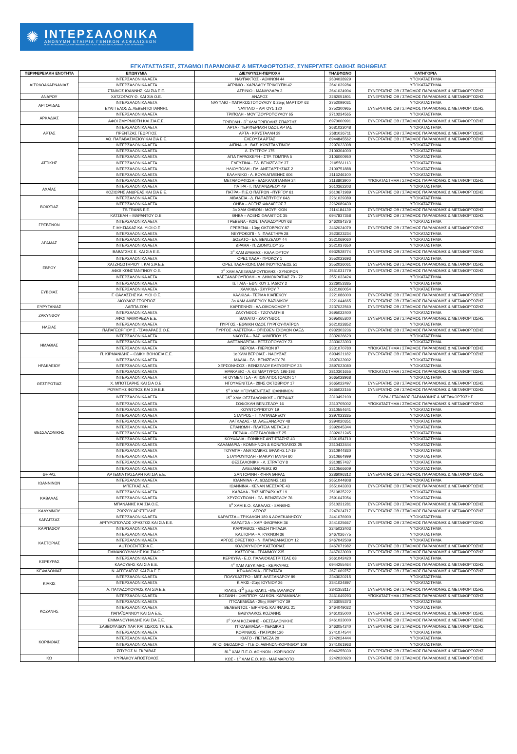✺
ΙΝΤΕΡΣΑΛΟΝΙΚΑ
ΑΝΩΝΥΜΗ ΕΤΑΙΡΙΑ ΓΕΝΙΚΩΝ ΑΣΦΑΛΙΣΕΩΝ
Μ.Α.Ε. 35079/05/Β/96/002, Α.Φ.Μ. 094450059, Δ.Ο.Υ. Φ.Α.Ε. ΘΕΣΣΑΛΟΝΙΚΗΣ, ΑΡΙΘΜΟΣ Γ.Ε.ΜΗ. 057987904000
ΕΓΚΑΤΑΣΤΑΣΕΙΣ, ΣΤΑΘΜΟΙ ΠΑΡΑΜΟΝΗΣ & ΜΕΤΑΦΟΡΤΩΣΗΣ, ΣΥΝΕΡΓΑΤΕΣ ΟΔΙΚΗΣ ΒΟΗΘΕΙΑΣ
| ΠΕΡΙΦΕΡΕΙΑΚΗ ΕΝΟΤΗΤΑ | ΕΠΩΝΥΜΙΑ | ΔΙΕΥΘΥΝΣΗ-ΠΕΡΙΟΧΗ | ΤΗΛΕΦΩΝΟ | ΚΑΤΗΓΟΡΙΑ |
| --- | --- | --- | --- | --- |
| ΑΙΤΩΛΟΑΚΑΡΝΑΝΙΑΣ | ΙΝΤΕΡΣΑΛΟΝΙΚΑ ΑΕΓΑ | ΝΑΥΠΑΚΤΟΣ - ΑΘΗΝΩΝ 44 | 2634038929 | ΥΠΟΚΑΤΑΣΤΗΜΑ |
| | ΙΝΤΕΡΣΑΛΟΝΙΚΑ ΑΕΓΑ | ΑΓΡΙΝΙΟ - ΧΑΡΙΛΑΟΥ ΤΡΙΚΟΥΠΗ 42 | 2641039284 | ΥΠΟΚΑΤΑΣΤΗΜΑ |
| | ΣΤΑΪΚΟΣ ΙΩΑΝΝΗΣ ΚΑΙ ΣΙΑ Ε.Ε. | ΑΓΡΙΝΙΟ - ΜΑΝΔΥΛΑΡΑ 3 | 2641024904 | ΣΥΝΕΡΓΑΤΗΣ ΟΒ / ΣΤΑΘΜΟΣ ΠΑΡΑΜΟΝΗΣ & ΜΕΤΑΦΟΡΤΩΣΗΣ |
| ΑΝΔΡΟΥ | ΧΑΤΖΟΓΛΟΥ Θ. ΚΑΙ ΣΙΑ Ο.Ε. | ΑΝΔΡΟΣ | 2282051801 | ΣΥΝΕΡΓΑΤΗΣ ΟΒ / ΣΤΑΘΜΟΣ ΠΑΡΑΜΟΝΗΣ & ΜΕΤΑΦΟΡΤΩΣΗΣ |
| ΑΡΓΟΛΙΔΑΣ | ΙΝΤΕΡΣΑΛΟΝΙΚΑ ΑΕΓΑ | ΝΑΥΠΛΙΟ - ΠΑΠΑΚΩΣΤΟΠΟΥΛΟΥ & 25ης ΜΑΡΤΙΟΥ 63 | 2752099031 | ΥΠΟΚΑΤΑΣΤΗΜΑ |
| | ΕΥΑΓΓΕΛΟΣ Δ. ΛΕΒΕΝΤΟΓΙΑΝΝΗΣ | ΝΑΥΠΛΙΟ – ΑΡΓΟΥΣ 120 | 2752300965 | ΣΥΝΕΡΓΑΤΗΣ ΟΒ / ΣΤΑΘΜΟΣ ΠΑΡΑΜΟΝΗΣ & ΜΕΤΑΦΟΡΤΩΣΗΣ |
| ΑΡΚΑΔΙΑΣ | ΙΝΤΕΡΣΑΛΟΝΙΚΑ ΑΕΓΑ | ΤΡΙΠΟΛΗ - ΜΟΥΤΖΟΥΡΟΠΟΥΛΟΥ 65 | 2710234565 | ΥΠΟΚΑΤΑΣΤΗΜΑ |
| | ΑΦΟΙ ΣΜΥΡΝΙΩΤΗ ΚΑΙ ΣΙΑ Ε.Ε. | ΤΡΙΠΟΛΗ - 3<sup>ο</sup> ΧΛΜ ΤΡΙΠΟΛΗΣ ΣΠΑΡΤΗΣ | 6970000991 | ΣΥΝΕΡΓΑΤΗΣ ΟΒ / ΣΤΑΘΜΟΣ ΠΑΡΑΜΟΝΗΣ & ΜΕΤΑΦΟΡΤΩΣΗΣ |
| ΑΡΤΑΣ | ΙΝΤΕΡΣΑΛΟΝΙΚΑ ΑΕΓΑ | ΑΡΤΑ - ΠΕΡΙΦΕΡΙΑΚΗ ΟΔΟΣ ΑΡΤΑΣ | 2681023048 | ΥΠΟΚΑΤΑΣΤΗΜΑ |
| | ΠΡΕΝΤΖΑΣ ΓΕΩΡΓΙΟΣ | ΑΡΤΑ - ΚΡΥΣΤΑΛΛΗ 29 | 2681026711 | ΣΥΝΕΡΓΑΤΗΣ ΟΒ / ΣΤΑΘΜΟΣ ΠΑΡΑΜΟΝΗΣ & ΜΕΤΑΦΟΡΤΩΣΗΣ |
| | ΑΘ. ΠΑΠΑΒΑΣΙΛΕΙΟΥ ΚΑΙ ΣΙΑ Ε.Ε. | ΕΛΕΟΥΣΑ ΑΡΤΑΣ | 6944845562 | ΣΥΝΕΡΓΑΤΗΣ ΟΒ / ΣΤΑΘΜΟΣ ΠΑΡΑΜΟΝΗΣ & ΜΕΤΑΦΟΡΤΩΣΗΣ |
| ΑΤΤΙΚΗΣ | ΙΝΤΕΡΣΑΛΟΝΙΚΑ ΑΕΓΑ | ΑΙΓΙΝΑ - Λ . ΒΑΣ. ΚΩΝΣΤΑΝΤΙΝΟΥ | 2297023308 | ΥΠΟΚΑΤΑΣΤΗΜΑ |
| | ΙΝΤΕΡΣΑΛΟΝΙΚΑ ΑΕΓΑ | Λ. ΣΥΓΓΡΟΥ 175 | 2109304000 | ΥΠΟΚΑΤΑΣΤΗΜΑ |
| | ΙΝΤΕΡΣΑΛΟΝΙΚΑ ΑΕΓΑ | ΑΓΙΑ ΠΑΡΑΣΚΕΥΗ - ΣΤΡ. ΤΟΜΠΡΑ 5 | 2106000950 | ΥΠΟΚΑΤΑΣΤΗΜΑ |
| | ΙΝΤΕΡΣΑΛΟΝΙΚΑ ΑΕΓΑ | ΕΛΕΥΣΙΝΑ - ΕΛ. ΒΕΝΙΖΕΛΟΥ 37 | 2105561113 | ΥΠΟΚΑΤΑΣΤΗΜΑ |
| | ΙΝΤΕΡΣΑΛΟΝΙΚΑ ΑΕΓΑ | ΗΛΙΟΥΠΟΛΗ - ΠΛ. ΑΝΕΞΑΡΤΗΣΙΑΣ 2 | 2109751888 | ΥΠΟΚΑΤΑΣΤΗΜΑ |
| | ΙΝΤΕΡΣΑΛΟΝΙΚΑ ΑΕΓΑ | ΕΛΛΗΝΙΚΟ - Λ. ΒΟΥΛΙΑΓΜΕΝΗΣ 606 | 2116246100 | ΥΠΟΚΑΤΑΣΤΗΜΑ |
| | ΙΝΤΕΡΣΑΛΟΝΙΚΑ ΑΕΓΑ | ΜΕΤΑΜΟΡΦΩΣΗ - ΔΑΣΚΑΛΟΓΙΑΝΝΗ 24 | 2118803900 | ΥΠΟΚΑΤΑΣΤΗΜΑ / ΣΤΑΘΜΟΣ ΠΑΡΑΜΟΝΗΣ & ΜΕΤΑΦΟΡΤΩΣΗΣ |
| ΑΧΑΪΑΣ | ΙΝΤΕΡΣΑΛΟΝΙΚΑ ΑΕΓΑ | ΠΑΤΡΑ - Γ. ΠΑΠΑΝΔΡΕΟΥ 49 | 2610362203 | ΥΠΟΚΑΤΑΣΤΗΜΑ |
| | ΚΟΖΙΩΡΗΣ ΑΝΔΡΕΑΣ ΚΑΙ ΣΙΑ Ε.Ε. | ΠΑΤΡΑ - Π.Ε.Ο ΠΑΤΡΩΝ –ΠΥΡΓΟΥ 61 | 2610671989 | ΣΥΝΕΡΓΑΤΗΣ ΟΒ / ΣΤΑΘΜΟΣ ΠΑΡΑΜΟΝΗΣ & ΜΕΤΑΦΟΡΤΩΣΗΣ |
| ΒΟΙΩΤΙΑΣ | ΙΝΤΕΡΣΑΛΟΝΙΚΑ ΑΕΓΑ | ΛΙΒΑΔΕΙΑ - Δ. ΠΑΠΑΣΠΥΡΟΥ 64Δ | 2261029389 | ΥΠΟΚΑΤΑΣΤΗΜΑ |
| | ΙΝΤΕΡΣΑΛΟΝΙΚΑ ΑΕΓΑ | ΘΗΒΑ – ΛΟΞΗΣ ΦΑΛΑΓΓΟΣ 7 | 2262089430 | ΥΠΟΚΑΤΑΣΤΗΜΑ |
| | TS TRANS E.E. | 3ο ΧΛΜ ΘΗΒΩΝ - ΜΟΥΡΙΚΙΩΝ | 2114184139 | ΣΥΝΕΡΓΑΤΗΣ ΟΒ / ΣΤΑΘΜΟΣ ΠΑΡΑΜΟΝΗΣ & ΜΕΤΑΦΟΡΤΩΣΗΣ |
| | ΚΑΤΣΕΛΗ – ΜΑΡΑΝΤΟΥ Ο.Ε. | ΘΗΒΑ – ΛΟΞΗΣ ΦΑΛΑΓΓΟΣ 35 | 6947837358 | ΣΥΝΕΡΓΑΤΗΣ ΟΒ / ΣΤΑΘΜΟΣ ΠΑΡΑΜΟΝΗΣ & ΜΕΤΑΦΟΡΤΩΣΗΣ |
| ΓΡΕΒΕΝΩΝ | ΙΝΤΕΡΣΑΛΟΝΙΚΑ ΑΕΓΑ | ΓΡΕΒΕΝΑ - ΚΩΝ. ΤΑΛΙΑΔΟΥΡΟΥ 68 | 2462084376 | ΥΠΟΚΑΤΑΣΤΗΜΑ |
| | Γ. ΜΗΣΙΑΚΑΣ ΚΑΙ ΥΙΟΙ Ο.Ε | ΓΡΕΒΕΝΑ - 13ης ΟΚΤΩΒΡΙΟΥ 87 | 2462024079 | ΣΥΝΕΡΓΑΤΗΣ ΟΒ / ΣΤΑΘΜΟΣ ΠΑΡΑΜΟΝΗΣ & ΜΕΤΑΦΟΡΤΩΣΗΣ |
| ΔΡΑΜΑΣ | ΙΝΤΕΡΣΑΛΟΝΙΚΑ ΑΕΓΑ | ΝΕΥΡΟΚΟΠΙ - Ν. ΠΛΑΣΤΗΡΑ 28 | 2523023234 | ΥΠΟΚΑΤΑΣΤΗΜΑ |
| | ΙΝΤΕΡΣΑΛΟΝΙΚΑ ΑΕΓΑ | ΔΟΞΑΤΟ - ΕΛ. ΒΕΝΙΖΕΛΟΥ 44 | 2521069060 | ΥΠΟΚΑΤΑΣΤΗΜΑ |
| | ΙΝΤΕΡΣΑΛΟΝΙΚΑ ΑΕΓΑ | ΔΡΑΜΑ - Π. ΔΙΟΝΥΣΙΟΥ 25 | 2521037650 | ΥΠΟΚΑΤΑΣΤΗΜΑ |
| | ΒΑΒΑΤΣΗΣ Ε. ΚΑΙ ΣΙΑ Ε.Ε. | 3<sup>ο</sup> ΧΛΜ ΔΡΑΜΑΣ - ΚΑΛΛΙΦΥΤΟΥ | 6932528774 | ΣΥΝΕΡΓΑΤΗΣ ΟΒ / ΣΤΑΘΜΟΣ ΠΑΡΑΜΟΝΗΣ & ΜΕΤΑΦΟΡΤΩΣΗΣ |
| ΕΒΡΟΥ | ΙΝΤΕΡΣΑΛΟΝΙΚΑ ΑΕΓΑ | ΟΡΕΣΤΙΑΔΑ - ΠΡΟΚΟΥ 1 | 2552023693 | ΥΠΟΚΑΤΑΣΤΗΜΑ |
| | ΧΑΤΖΗΣΩΤΗΡΙΟΥ Ι. ΚΑΙ ΣΙΑ Ε.Ε. | ΟΡΕΣΤΙΑΔΑ-ΚΩΝΣΤΑΝΤΙΝΟΥΠΟΛΕΩΣ 51 | 2552026061 | ΣΥΝΕΡΓΑΤΗΣ ΟΒ / ΣΤΑΘΜΟΣ ΠΑΡΑΜΟΝΗΣ & ΜΕΤΑΦΟΡΤΩΣΗΣ |
| | ΑΦΟΙ ΚΩΝΣΤΑΝΤΙΝΟΥ Ο.Ε. | 3<sup>ο</sup> ΧΛΜ ΑΛΕΞΑΝΔΡΟΥΠΟΛΗΣ - ΣΥΝΟΡΩΝ | 2551031779 | ΣΥΝΕΡΓΑΤΗΣ ΟΒ / ΣΤΑΘΜΟΣ ΠΑΡΑΜΟΝΗΣ & ΜΕΤΑΦΟΡΤΩΣΗΣ |
| | ΙΝΤΕΡΣΑΛΟΝΙΚΑ ΑΕΓΑ | ΑΛΕΞΑΝΔΡΟΥΠΟΛΗ - Λ. ΔΗΜΟΚΡΑΤΙΑΣ 70 - 72 | 2551033424 | ΥΠΟΚΑΤΑΣΤΗΜΑ |
| ΕΥΒΟΙΑΣ | ΙΝΤΕΡΣΑΛΟΝΙΚΑ ΑΕΓΑ | ΙΣΤΙΑΙΑ - ΕΘΝΙΚΟΥ ΣΤΑΔΙΟΥ 2 | 2226053385 | ΥΠΟΚΑΤΑΣΤΗΜΑ |
| | ΙΝΤΕΡΣΑΛΟΝΙΚΑ ΑΕΓΑ | ΧΑΛΚΙΔΑ - ΣΚΥΡΟΥ 7 | 2221060054 | ΥΠΟΚΑΤΑΣΤΗΜΑ |
| | Γ. ΘΑΛΑΣΣΗΣ ΚΑΙ ΥΙΟΙ Ο.Ε. | ΧΑΛΚΙΔΑ - ΤΕΡΜΑ ΚΙΑΠΕΚΟΥ | 2221086000 | ΣΥΝΕΡΓΑΤΗΣ ΟΒ / ΣΤΑΘΜΟΣ ΠΑΡΑΜΟΝΗΣ & ΜΕΤΑΦΟΡΤΩΣΗΣ |
| | ΛΙΟΥΛΙΟΣ ΓΕΩΡΓΙΟΣ | 3ο ΧΛΜ ΑΛΙΒΕΡΙΟΥ ΒΑΣΙΛΙΚΟΥ | 2221044665 | ΣΥΝΕΡΓΑΤΗΣ ΟΒ / ΣΤΑΘΜΟΣ ΠΑΡΑΜΟΝΗΣ & ΜΕΤΑΦΟΡΤΩΣΗΣ |
| ΕΥΡΥΤΑΝΙΑΣ | ΛΑΠΠΑ ΖΩΗ | ΚΑΡΠΕΝΗΣΙ - ΑΛ.ΟΙΚΟΝΟΜΟΥ 7 | 2237022560 | ΣΥΝΕΡΓΑΤΗΣ ΟΒ / ΣΤΑΘΜΟΣ ΠΑΡΑΜΟΝΗΣ & ΜΕΤΑΦΟΡΤΩΣΗΣ |
| ΖΑΚΥΝΘΟΥ | ΙΝΤΕΡΣΑΛΟΝΙΚΑ ΑΕΓΑ | ΖΑΚΥΝΘΟΣ - ΤΖΟΥΛΑΤΗ 8 | 2695022400 | ΥΠΟΚΑΤΑΣΤΗΜΑ |
| | ΑΦΟΙ ΜΑΜΦΡΕΔΑ Ε.Ε. | ΒΑΝΑΤΟ - ΖΑΚΥΝΘΟΣ | 2695065300 | ΣΥΝΕΡΓΑΤΗΣ ΟΒ / ΣΤΑΘΜΟΣ ΠΑΡΑΜΟΝΗΣ & ΜΕΤΑΦΟΡΤΩΣΗΣ |
| ΗΛΕΙΑΣ | ΙΝΤΕΡΣΑΛΟΝΙΚΑ ΑΕΓΑ | ΠΥΡΓΟΣ - ΕΘΝΙΚΗ ΟΔΟΣ ΠΥΡΓΟΥ-ΠΑΤΡΩΝ | 2621023852 | ΥΠΟΚΑΤΑΣΤΗΜΑ |
| | ΠΑΠΑΓΕΩΡΓΙΟΥ Σ.-ΤΣΑΦΑΡΑΣ Σ Ο.Ε. | ΠΥΡΓΟΣ -ΛΑΣΤΕΪΚΑ – ΟΠΙΣΘΕΝ ΣΧΟΛΩΝ ΟΑΕΔ | 6932303236 | ΣΥΝΕΡΓΑΤΗΣ ΟΒ / ΣΤΑΘΜΟΣ ΠΑΡΑΜΟΝΗΣ & ΜΕΤΑΦΟΡΤΩΣΗΣ |
| ΗΜΑΘΙΑΣ | ΙΝΤΕΡΣΑΛΟΝΙΚΑ ΑΕΓΑ | ΝΑΟΥΣΑ – ΒΑΣ. ΦΙΛΙΠΠΟΥ 15 | 2332026620 | ΥΠΟΚΑΤΑΣΤΗΜΑ |
| | ΙΝΤΕΡΣΑΛΟΝΙΚΑ ΑΕΓΑ | ΑΛΕΞΑΝΔΡΕΙΑ - ΒΕΤΣΟΠΟΥΛΟΥ 73 | 2333023303 | ΥΠΟΚΑΤΑΣΤΗΜΑ |
| | ΙΝΤΕΡΣΑΛΟΝΙΚΑ ΑΕΓΑ | ΒΕΡΟΙΑ - ΠΙΕΡΙΩΝ 97 | 2331070780 | ΥΠΟΚΑΤΑΣΤΗΜΑ / ΣΤΑΘΜΟΣ ΠΑΡΑΜΟΝΗΣ & ΜΕΤΑΦΟΡΤΩΣΗΣ |
| | Π. ΚΙΡΜΑΝΙΔΗΣ – ΟΔΙΚΗ ΒΟΗΘΕΙΑ Ε.Ε. | 1ο ΧΛΜ ΒΕΡΟΙΑΣ - ΝΑΟΥΣΑΣ | 6934921182 | ΣΥΝΕΡΓΑΤΗΣ ΟΒ / ΣΤΑΘΜΟΣ ΠΑΡΑΜΟΝΗΣ & ΜΕΤΑΦΟΡΤΩΣΗΣ |
| ΗΡΑΚΛΕΙΟΥ | ΙΝΤΕΡΣΑΛΟΝΙΚΑ ΑΕΓΑ | ΜΑΛΙΑ - ΕΛ . ΒΕΝΙΖΕΛΟΥ 76 | 2897033902 | ΥΠΟΚΑΤΑΣΤΗΜΑ |
| | ΙΝΤΕΡΣΑΛΟΝΙΚΑ ΑΕΓΑ | ΧΕΡΣΟΝΗΣΟΣ - ΒΕΝΙΖΕΛΟΥ ΕΛΕΥΘΕΡΙΟΥ 23 | 2897023080 | ΥΠΟΚΑΤΑΣΤΗΜΑ |
| | ΙΝΤΕΡΣΑΛΟΝΙΚΑ ΑΕΓΑ | ΗΡΑΚΛΕΙΟ - Λ. 62 ΜΑΡΤΥΡΩΝ 196-198 | 2810301655 | ΥΠΟΚΑΤΑΣΤΗΜΑ / ΣΤΑΘΜΟΣ ΠΑΡΑΜΟΝΗΣ & ΜΕΤΑΦΟΡΤΩΣΗΣ |
| ΘΕΣΠΡΩΤΙΑΣ | ΙΝΤΕΡΣΑΛΟΝΙΚΑ ΑΕΓΑ | ΗΓΟΥΜΕΝΙΤΣΑ - ΑΓΙΩΝ ΑΠΟΣΤΟΛΩΝ 17 | 2665028968 | ΥΠΟΚΑΤΑΣΤΗΜΑ |
| | Χ. ΜΠΟΤΣΑΡΗΣ ΚΑΙ ΣΙΑ Ο.Ε. | ΗΓΟΥΜΕΝΙΤΣΑ - 28ΗΣ ΟΚΤΩΒΡΙΟΥ 17 | 2665022497 | ΣΥΝΕΡΓΑΤΗΣ ΟΒ / ΣΤΑΘΜΟΣ ΠΑΡΑΜΟΝΗΣ & ΜΕΤΑΦΟΡΤΩΣΗΣ |
| | ΡΟΥΜΠΗΣ ΦΩΤΙΟΣ ΚΑΙ ΣΙΑ Ε.Ε. | 5<sup>ο</sup> ΧΛΜ ΗΓΟΥΜΕΝΙΤΣΑΣ ΙΩΑΝΝΙΝΩΝ | 2665022155 | ΣΥΝΕΡΓΑΤΗΣ ΟΒ / ΣΤΑΘΜΟΣ ΠΑΡΑΜΟΝΗΣ & ΜΕΤΑΦΟΡΤΩΣΗΣ |
| ΘΕΣΣΑΛΟΝΙΚΗΣ | ΙΝΤΕΡΣΑΛΟΝΙΚΑ ΑΕΓΑ | 15<sup>ο</sup> ΧΛΜ ΘΕΣΣΑΛΟΝΙΚΗΣ – ΠΕΡΑΙΑΣ | 2310492100 | ΕΔΡΑ / ΣΤΑΘΜΟΣ ΠΑΡΑΜΟΝΗΣ & ΜΕΤΑΦΟΡΤΩΣΗΣ |
| | ΙΝΤΕΡΣΑΛΟΝΙΚΑ ΑΕΓΑ | ΣΟΦΟΚΛΗ ΒΕΝΙΖΕΛΟΥ 16 | 2310705002 | ΥΠΟΚΑΤΑΣΤΗΜΑ / ΣΤΑΘΜΟΣ ΠΑΡΑΜΟΝΗΣ & ΜΕΤΑΦΟΡΤΩΣΗΣ |
| | ΙΝΤΕΡΣΑΛΟΝΙΚΑ ΑΕΓΑ | ΚΟΥΝΤΟΥΡΙΩΤΟΥ 19 | 2310554641 | ΥΠΟΚΑΤΑΣΤΗΜΑ |
| | ΙΝΤΕΡΣΑΛΟΝΙΚΑ ΑΕΓΑ | ΣΤΑΥΡΟΣ - Γ. ΠΑΠΑΝΔΡΕΟΥ | 2397023335 | ΥΠΟΚΑΤΑΣΤΗΜΑ |
| | ΙΝΤΕΡΣΑΛΟΝΙΚΑ ΑΕΓΑ | ΛΑΓΚΑΔΑΣ - Μ. ΑΛΕΞΑΝΔΡΟΥ 48 | 2394020351 | ΥΠΟΚΑΤΑΣΤΗΜΑ |
| | ΙΝΤΕΡΣΑΛΟΝΙΚΑ ΑΕΓΑ | ΕΠΑΝΩΜΗ - ΠΛΑΤΕΙΑ ΜΕΤΑΞΑ 2 | 2392045344 | ΥΠΟΚΑΤΑΣΤΗΜΑ |
| | ΙΝΤΕΡΣΑΛΟΝΙΚΑ ΑΕΓΑ | ΠΕΡΑΙΑ - ΘΕΣΣΑΛΟΝΙΚΗΣ 25 | 2392021245 | ΥΠΟΚΑΤΑΣΤΗΜΑ |
| | ΙΝΤΕΡΣΑΛΟΝΙΚΑ ΑΕΓΑ | ΚΟΥΦΑΛΙΑ - ΕΘΝΙΚΗΣ ΑΝΤΙΣΤΑΣΗΣ 43 | 2391054710 | ΥΠΟΚΑΤΑΣΤΗΜΑ |
| | ΙΝΤΕΡΣΑΛΟΝΙΚΑ ΑΕΓΑ | ΚΑΛΑΜΑΡΙΑ - ΚΟΜΝΗΝΩΝ & ΚΩΝ/ΠΟΛΕΩΣ 25 | 2310432444 | ΥΠΟΚΑΤΑΣΤΗΜΑ |
| | ΙΝΤΕΡΣΑΛΟΝΙΚΑ ΑΕΓΑ | ΤΟΥΜΠΑ - ΑΝΑΤΟΛΙΚΗΣ ΘΡΑΚΗΣ 17-19 | 2310944830 | ΥΠΟΚΑΤΑΣΤΗΜΑ |
| | ΙΝΤΕΡΣΑΛΟΝΙΚΑ ΑΕΓΑ | ΣΤΑΥΡΟΥΠΟΛΗ - ΜΑΚΡΥΓΙΑΝΝΗ 60 | 2310664999 | ΥΠΟΚΑΤΑΣΤΗΜΑ |
| | ΙΝΤΕΡΣΑΛΟΝΙΚΑ ΑΕΓΑ | ΘΕΣΣΑΛΟΝΙΚΗ - Λ. ΣΤΡΑΤΟΥ 8 | 2310857437 | ΥΠΟΚΑΤΑΣΤΗΜΑ |
| | ΙΝΤΕΡΣΑΛΟΝΙΚΑ ΑΕΓΑ | ΑΛΕΞΑΝΔΡΕΙΑΣ 92 | 2310566609 | ΥΠΟΚΑΤΑΣΤΗΜΑ |
| ΘΗΡΑΣ | ΑΡΤΕΜΙΑ ΠΑΣΣΑΡΗ ΚΑΙ ΣΙΑ Ε.Ε. | ΣΑΝΤΟΡΙΝΗ - ΦΗΡΑ ΘΗΡΑΣ | 2286096312 | ΣΥΝΕΡΓΑΤΗΣ ΟΒ / ΣΤΑΘΜΟΣ ΠΑΡΑΜΟΝΗΣ & ΜΕΤΑΦΟΡΤΩΣΗΣ |
| ΙΩΑΝΝΙΝΩΝ | ΙΝΤΕΡΣΑΛΟΝΙΚΑ ΑΕΓΑ | ΙΩΑΝΝΙΝΑ - Λ. ΔΩΔΩΝΗΣ 163 | 2651044808 | ΥΠΟΚΑΤΑΣΤΗΜΑ |
| | ΜΠΕΓΚΑΣ Α.Ε. | ΙΩΑΝΝΙΝΑ - ΚΕΝΑΝ ΜΕΣΣΑΡΕ 43 | 2651043303 | ΣΥΝΕΡΓΑΤΗΣ ΟΒ / ΣΤΑΘΜΟΣ ΠΑΡΑΜΟΝΗΣ & ΜΕΤΑΦΟΡΤΩΣΗΣ |
| ΚΑΒΑΛΑΣ | ΙΝΤΕΡΣΑΛΟΝΙΚΑ ΑΕΓΑ | ΚΑΒΑΛΑ - 7ΗΣ ΜΕΡΑΡΧΙΑΣ 19 | 2510835222 | ΥΠΟΚΑΤΑΣΤΗΜΑ |
| | ΙΝΤΕΡΣΑΛΟΝΙΚΑ ΑΕΓΑ | ΧΡΥΣΟΥΠΟΛΗ - ΕΛ. ΒΕΝΙΖΕΛΟΥ 76 | 2591047054 | ΥΠΟΚΑΤΑΣΤΗΜΑ |
| | ΜΠΑΝΑΝΗΣ ΚΑΙ ΣΙΑ Ο.Ε. | 5<sup>ο</sup> ΧΛΜ Ε.Ο. ΚΑΒΑΛΑΣ - ΞΑΝΘΗΣ | 2510231281 | ΣΥΝΕΡΓΑΤΗΣ ΟΒ / ΣΤΑΘΜΟΣ ΠΑΡΑΜΟΝΗΣ & ΜΕΤΑΦΟΡΤΩΣΗΣ |
| ΚΑΛΥΜΝΟΥ | ΖΩΡΖΟΥ ΑΡΙΣΤΕΙΔΗΣ | ΛΕΡΟΣ | 2247024717 | ΣΥΝΕΡΓΑΤΗΣ ΟΒ / ΣΤΑΘΜΟΣ ΠΑΡΑΜΟΝΗΣ & ΜΕΤΑΦΟΡΤΩΣΗΣ |
| ΚΑΡΔΙΤΣΑΣ | ΙΝΤΕΡΣΑΛΟΝΙΚΑ ΑΕΓΑ | ΚΑΡΔΙΤΣΑ – ΤΡΙΚΑΛΩΝ 189 & ΔΩΔΕΚΑΝΗΣΟΥ | 2441076900 | ΥΠΟΚΑΤΑΣΤΗΜΑ |
| | ΑΡΓΥΡΟΠΟΥΛΟΣ ΧΡΗΣΤΟΣ ΚΑΙ ΣΙΑ Ε.Ε. | ΚΑΡΔΙΤΣΑ – ΧΑΡ. ΦΛΩΡΑΚΗ 36 | 2441025667 | ΣΥΝΕΡΓΑΤΗΣ ΟΒ / ΣΤΑΘΜΟΣ ΠΑΡΑΜΟΝΗΣ & ΜΕΤΑΦΟΡΤΩΣΗΣ |
| ΚΑΡΠΑΘΟΥ | ΙΝΤΕΡΣΑΛΟΝΙΚΑ ΑΕΓΑ | ΚΑΡΠΑΘΟΣ - ΘΕΣΗ ΠΗΓΑΔΙΑ | 2245023403 | ΥΠΟΚΑΤΑΣΤΗΜΑ |
| ΚΑΣΤΟΡΙΑΣ | ΙΝΤΕΡΣΑΛΟΝΙΚΑ ΑΕΓΑ | ΚΑΣΤΟΡΙΑ - Λ. ΚΥΚΝΩΝ 36 | 2467026775 | ΥΠΟΚΑΤΑΣΤΗΜΑ |
| | ΙΝΤΕΡΣΑΛΟΝΙΚΑ ΑΕΓΑ | ΑΡΓΟΣ ΟΡΕΣΤΙΚΟ - Ν. ΠΑΠΑΘΑΝΑΣΙΟΥ 12 | 2467042509 | ΥΠΟΚΑΤΑΣΤΗΜΑ |
| | AUTOCENTER A.E. | ΚΟΛΟΚΥΝΘΟΥ ΚΑΣΤΟΡΙΑΣ | 2467071982 | ΣΥΝΕΡΓΑΤΗΣ ΟΒ / ΣΤΑΘΜΟΣ ΠΑΡΑΜΟΝΗΣ & ΜΕΤΑΦΟΡΤΩΣΗΣ |
| | ΕΜΜΑΝΟΥΗΛΙΔΗΣ ΚΑΙ ΣΙΑ Ο.Ε. | ΚΑΣΤΟΡΙΑ - ΓΡΑΜΜΟΥ 235 | 2467033000 | ΣΥΝΕΡΓΑΤΗΣ ΟΒ / ΣΤΑΘΜΟΣ ΠΑΡΑΜΟΝΗΣ & ΜΕΤΑΦΟΡΤΩΣΗΣ |
| ΚΕΡΚΥΡΑΣ | ΙΝΤΕΡΣΑΛΟΝΙΚΑ ΑΕΓΑ | ΚΕΡΚΥΡΑ - Ε.Ο. ΠΑΛΑΙΟΚΑΣΤΡΙΤΣΑΣ 68 | 2661042420 | ΥΠΟΚΑΤΑΣΤΗΜΑ |
| | ΚΑΛΟΥΔΗΣ ΚΑΙ ΣΙΑ Ε.Ε. | 4<sup>ο</sup> ΧΛΜ ΛΕΥΚΙΜΗΣ - ΚΕΡΚΥΡΑΣ | 6944255464 | ΣΥΝΕΡΓΑΤΗΣ ΟΒ / ΣΤΑΘΜΟΣ ΠΑΡΑΜΟΝΗΣ & ΜΕΤΑΦΟΡΤΩΣΗΣ |
| ΚΕΦΑΛΟΝΙΑΣ | Ν. ΑΓΓΕΛΑΤΟΣ ΚΑΙ ΣΙΑ Ε.Ε. | ΚΕΦΑΛΟΝΙΑ - ΠΕΡΑΤΑΤΑ | 2671069757 | ΣΥΝΕΡΓΑΤΗΣ ΟΒ / ΣΤΑΘΜΟΣ ΠΑΡΑΜΟΝΗΣ & ΜΕΤΑΦΟΡΤΩΣΗΣ |
| ΚΙΛΚΙΣ | ΙΝΤΕΡΣΑΛΟΝΙΚΑ ΑΕΓΑ | ΠΟΛΥΚΑΣΤΡΟ - ΜΕΓ. ΑΛΕΞΑΝΔΡΟΥ 89 | 2343020215 | ΥΠΟΚΑΤΑΣΤΗΜΑ |
| | ΙΝΤΕΡΣΑΛΟΝΙΚΑ ΑΕΓΑ | ΚΙΛΚΙΣ -21ης ΙΟΥΝΙΟΥ 26 | 2341024897 | ΥΠΟΚΑΤΑΣΤΗΜΑ |
| | Α. ΠΑΠΑΔΟΠΟΥΛΟΣ ΚΑΙ ΣΙΑ Ε.Ε. | ΚΙΛΚΙΣ -1<sup>Ο</sup> χ.λ.μ ΚΙΛΚΙΣ –ΜΕΤΑΛΛΙΚΟΥ | 2341353117 | ΣΥΝΕΡΓΑΤΗΣ ΟΒ / ΣΤΑΘΜΟΣ ΠΑΡΑΜΟΝΗΣ & ΜΕΤΑΦΟΡΤΩΣΗΣ |
| ΚΟΖΑΝΗΣ | ΙΝΤΕΡΣΑΛΟΝΙΚΑ ΑΕΓΑ | ΚΟΖΑΝΗ - ΦΙΛΙΠΠΟΥ ΚΑΙ ΚΩΝ. ΚΑΡΑΜΑΝΛΗ | 2461049293 | ΥΠΟΚΑΤΑΣΤΗΜΑ / ΣΤΑΘΜΟΣ ΠΑΡΑΜΟΝΗΣ & ΜΕΤΑΦΟΡΤΩΣΗΣ |
| | ΙΝΤΕΡΣΑΛΟΝΙΚΑ ΑΕΓΑ | ΠΤΟΛΕΜΑΪΔΑ - 25ης ΜΑΡΤΙΟΥ 39 | 2463055373 | ΥΠΟΚΑΤΑΣΤΗΜΑ |
| | ΙΝΤΕΡΣΑΛΟΝΙΚΑ ΑΕΓΑ | ΒΕΛΒΕΝΤΟΣ - ΕΙΡΗΝΗΣ ΚΑΙ ΦΙΛΙΑΣ 21 | 2464049022 | ΥΠΟΚΑΤΑΣΤΗΜΑ |
| | ΠΑΠΑΪΩΑΝΝΟΥ ΚΑΙ ΣΙΑ Ε.Ε. | ΒΑΘΥΛΑΚΟΣ ΚΟΖΑΝΗΣ | 2461035000 | ΣΥΝΕΡΓΑΤΗΣ ΟΒ / ΣΤΑΘΜΟΣ ΠΑΡΑΜΟΝΗΣ & ΜΕΤΑΦΟΡΤΩΣΗΣ |
| | ΕΜΜΑΝΟΥΗΛΙΔΗΣ ΚΑΙ ΣΙΑ Ε.Ε. | 3<sup>ο</sup> ΧΛΜ ΚΟΖΑΝΗΣ - ΘΕΣΣΑΛΟΝΙΚΗΣ | 2461033000 | ΣΥΝΕΡΓΑΤΗΣ ΟΒ / ΣΤΑΘΜΟΣ ΠΑΡΑΜΟΝΗΣ & ΜΕΤΑΦΟΡΤΩΣΗΣ |
| | ΣΑΒΒΟΥΛΙΔΟΥ ΧΑΡ. ΚΑΙ ΣΙΣΚΟΣ ΤΡ. Ε.Ε. | ΠΤΟΛΕΜΑΪΔΑ – ΠΕΡΔΙΚΑ 1 | 2463054240 | ΣΥΝΕΡΓΑΤΗΣ ΟΒ / ΣΤΑΘΜΟΣ ΠΑΡΑΜΟΝΗΣ & ΜΕΤΑΦΟΡΤΩΣΗΣ |
| ΚΟΡΙΝΘΙΑΣ | ΙΝΤΕΡΣΑΛΟΝΙΚΑ ΑΕΓΑ | ΚΟΡΙΝΘΟΣ - ΠΑΤΡΩΝ 120 | 2741074544 | ΥΠΟΚΑΤΑΣΤΗΜΑ |
| | ΙΝΤΕΡΣΑΛΟΝΙΚΑ ΑΕΓΑ | ΚΙΑΤΟ - ΠΕΤΜΕΖΑ 20 | 2742024444 | ΥΠΟΚΑΤΑΣΤΗΜΑ |
| | ΙΝΤΕΡΣΑΛΟΝΙΚΑ ΑΕΓΑ | ΑΓΙΟΙ ΘΕΟΔΩΡΟΙ - Π.Ε.Ο. ΑΘΗΝΩΝ-ΚΟΡΙΝΘΟΥ 109 | 2741061963 | ΥΠΟΚΑΤΑΣΤΗΜΑ |
| | ΣΠΥΡΟΣ Ν. ΓΚΡΑΒΑΣ | 81<sup>ο</sup> ΧΛΜ Π.Ε.Ο. ΑΘΗΝΩΝ - ΚΟΡΙΝΘΟΥ | 6946255030 | ΣΥΝΕΡΓΑΤΗΣ ΟΒ / ΣΤΑΘΜΟΣ ΠΑΡΑΜΟΝΗΣ & ΜΕΤΑΦΟΡΤΩΣΗΣ |
| ΚΩ | ΚΥΡΙΑΚΟΥ ΑΠΟΣΤΟΛΟΣ | ΚΩΣ - 1<sup>ο</sup> ΧΛΜ Ε.Ο. ΚΩ - ΜΑΡΜΑΡΟΤΟ | 2242020920 | ΣΥΝΕΡΓΑΤΗΣ ΟΒ / ΣΤΑΘΜΟΣ ΠΑΡΑΜΟΝΗΣ & ΜΕΤΑΦΟΡΤΩΣΗΣ |